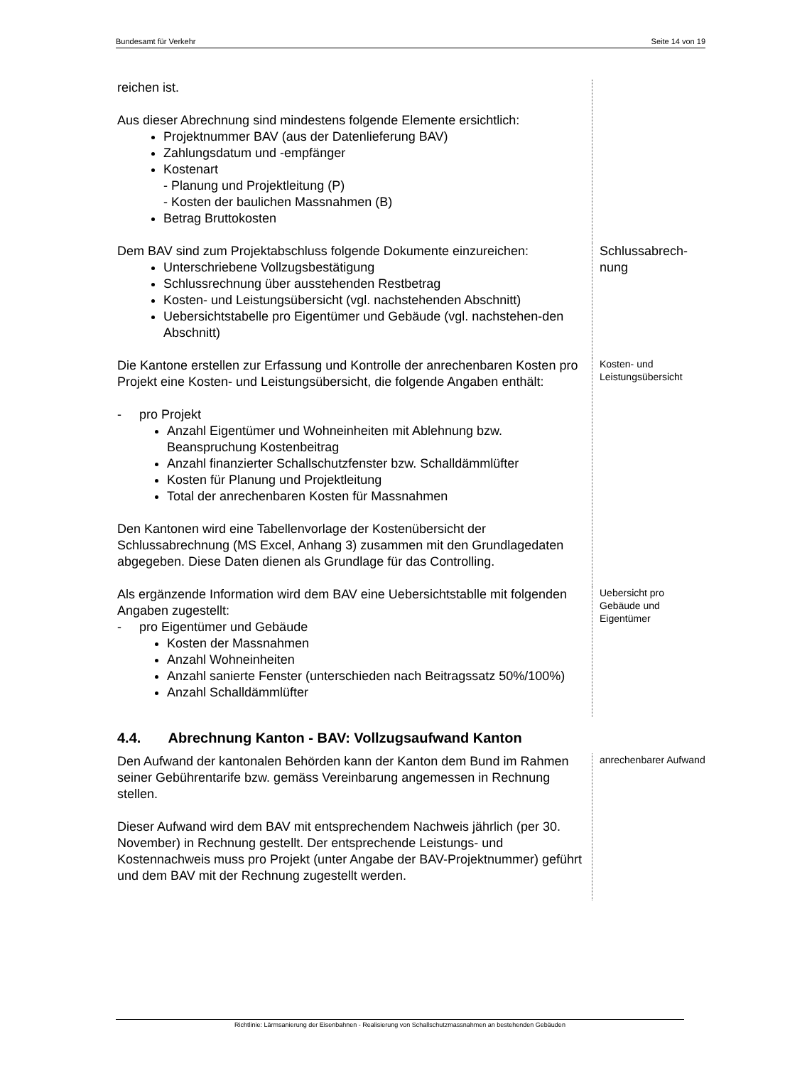Bundesamt für Verkehr Seite 14 von 19
reichen ist.
Aus dieser Abrechnung sind mindestens folgende Elemente ersichtlich:
Projektnummer BAV (aus der Datenlieferung BAV)
Zahlungsdatum und -empfänger
Kostenart
- Planung und Projektleitung (P)
- Kosten der baulichen Massnahmen (B)
Betrag Bruttokosten
Dem BAV sind zum Projektabschluss folgende Dokumente einzureichen:
Unterschriebene Vollzugsbestätigung
Schlussrechnung über ausstehenden Restbetrag
Kosten- und Leistungsübersicht (vgl. nachstehenden Abschnitt)
Uebersichtstabelle pro Eigentümer und Gebäude (vgl. nachstehen-den Abschnitt)
Schlussabrech-nung
Die Kantone erstellen zur Erfassung und Kontrolle der anrechenbaren Kosten pro Projekt eine Kosten- und Leistungsübersicht, die folgende Angaben enthält:
- pro Projekt
Anzahl Eigentümer und Wohneinheiten mit Ablehnung bzw. Beanspruchung Kostenbeitrag
Anzahl finanzierter Schallschutzfenster bzw. Schalldämmlüfter
Kosten für Planung und Projektleitung
Total der anrechenbaren Kosten für Massnahmen
Den Kantonen wird eine Tabellenvorlage der Kostenübersicht der Schlussabrechnung (MS Excel, Anhang 3) zusammen mit den Grundlagedaten abgegeben. Diese Daten dienen als Grundlage für das Controlling.
Kosten- und Leistungsübersicht
Als ergänzende Information wird dem BAV eine Uebersichtstablle mit folgenden Angaben zugestellt:
- pro Eigentümer und Gebäude
Kosten der Massnahmen
Anzahl Wohneinheiten
Anzahl sanierte Fenster (unterschieden nach Beitragssatz 50%/100%)
Anzahl Schalldämmlüfter
Uebersicht pro Gebäude und Eigentümer
4.4. Abrechnung Kanton - BAV: Vollzugsaufwand Kanton
Den Aufwand der kantonalen Behörden kann der Kanton dem Bund im Rahmen seiner Gebührentarife bzw. gemäss Vereinbarung angemessen in Rechnung stellen.
Dieser Aufwand wird dem BAV mit entsprechendem Nachweis jährlich (per 30. November) in Rechnung gestellt. Der entsprechende Leistungs- und Kostennachweis muss pro Projekt (unter Angabe der BAV-Projektnummer) geführt und dem BAV mit der Rechnung zugestellt werden.
anrechenbarer Aufwand
Richtlinie: Lärmsanierung der Eisenbahnen - Realisierung von Schallschutzmassnahmen an bestehenden Gebäuden